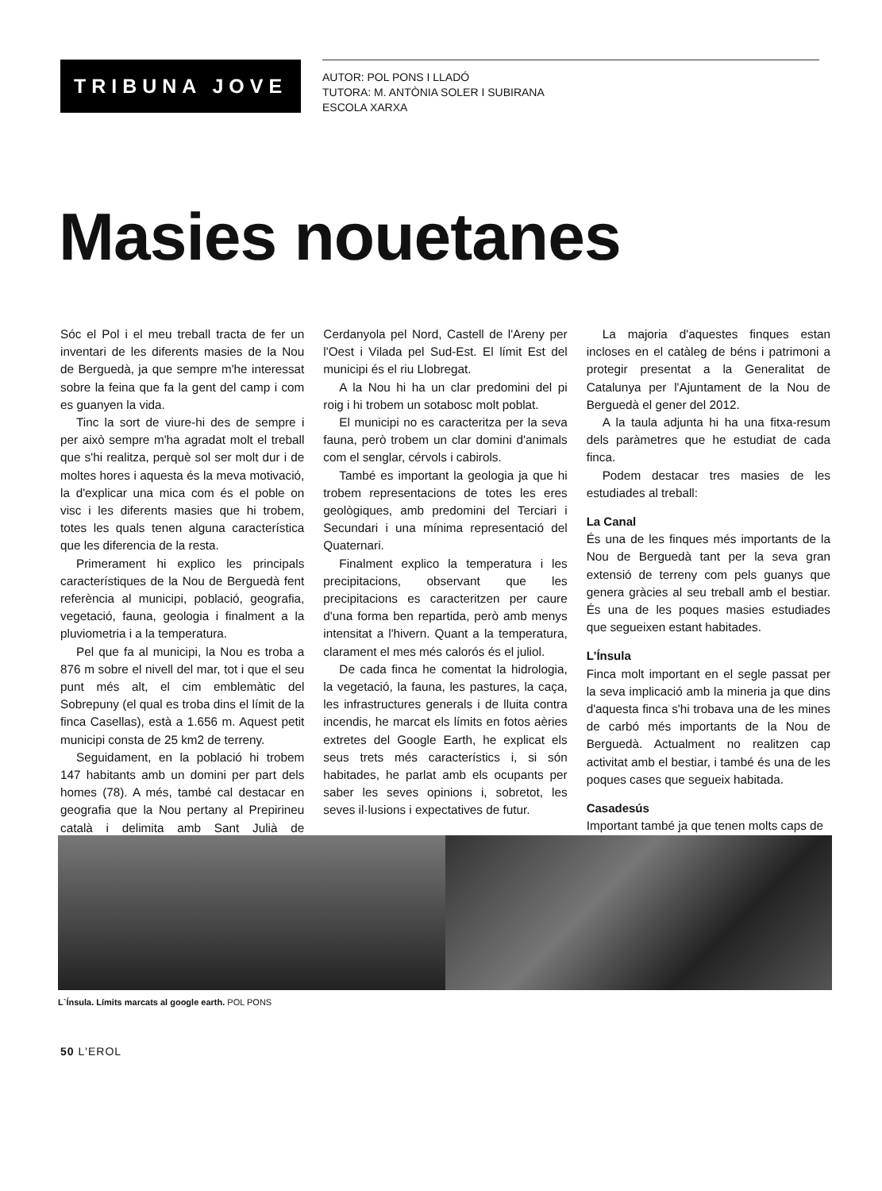TRIBUNA JOVE
AUTOR: POL PONS I LLADÓ
TUTORA: M. ANTÒNIA SOLER I SUBIRANA
ESCOLA XARXA
Masies nouetanes
Sóc el Pol i el meu treball tracta de fer un inventari de les diferents masies de la Nou de Berguedà, ja que sempre m'he interessat sobre la feina que fa la gent del camp i com es guanyen la vida.
Tinc la sort de viure-hi des de sempre i per això sempre m'ha agradat molt el treball que s'hi realitza, perquè sol ser molt dur i de moltes hores i aquesta és la meva motivació, la d'explicar una mica com és el poble on visc i les diferents masies que hi trobem, totes les quals tenen alguna característica que les diferencia de la resta.
Primerament hi explico les principals característiques de la Nou de Berguedà fent referència al municipi, població, geografia, vegetació, fauna, geologia i finalment a la pluviometria i a la temperatura.
Pel que fa al municipi, la Nou es troba a 876 m sobre el nivell del mar, tot i que el seu punt més alt, el cim emblemàtic del Sobrepuny (el qual es troba dins el límit de la finca Casellas), està a 1.656 m. Aquest petit municipi consta de 25 km2 de terreny.
Seguidament, en la població hi trobem 147 habitants amb un domini per part dels homes (78). A més, també cal destacar en geografia que la Nou pertany al Prepirineu català i delimita amb Sant Julià de Cerdanyola pel Nord, Castell de l'Areny per l'Oest i Vilada pel Sud-Est. El límit Est del municipi és el riu Llobregat.
A la Nou hi ha un clar predomini del pi roig i hi trobem un sotabosc molt poblat.
El municipi no es caracteritza per la seva fauna, però trobem un clar domini d'animals com el senglar, cérvols i cabirols.
També es important la geologia ja que hi trobem representacions de totes les eres geològiques, amb predomini del Terciari i Secundari i una mínima representació del Quaternari.
Finalment explico la temperatura i les precipitacions, observant que les precipitacions es caracteritzen per caure d'una forma ben repartida, però amb menys intensitat a l'hivern. Quant a la temperatura, clarament el mes més calorós és el juliol.
De cada finca he comentat la hidrologia, la vegetació, la fauna, les pastures, la caça, les infrastructures generals i de lluita contra incendis, he marcat els límits en fotos aèries extretes del Google Earth, he explicat els seus trets més característics i, si són habitades, he parlat amb els ocupants per saber les seves opinions i, sobretot, les seves il·lusions i expectatives de futur.
La majoria d'aquestes finques estan incloses en el catàleg de béns i patrimoni a protegir presentat a la Generalitat de Catalunya per l'Ajuntament de la Nou de Berguedà el gener del 2012.
A la taula adjunta hi ha una fitxa-resum dels paràmetres que he estudiat de cada finca.
Podem destacar tres masies de les estudiades al treball:
La Canal
És una de les finques més importants de la Nou de Berguedà tant per la seva gran extensió de terreny com pels guanys que genera gràcies al seu treball amb el bestiar. És una de les poques masies estudiades que segueixen estant habitades.
L'Ínsula
Finca molt important en el segle passat per la seva implicació amb la mineria ja que dins d'aquesta finca s'hi trobava una de les mines de carbó més importants de la Nou de Berguedà. Actualment no realitzen cap activitat amb el bestiar, i també és una de les poques cases que segueix habitada.
Casadesús
Important també ja que tenen molts caps de
L`Ínsula. Límits marcats al google earth. POL PONS
50 L'EROL